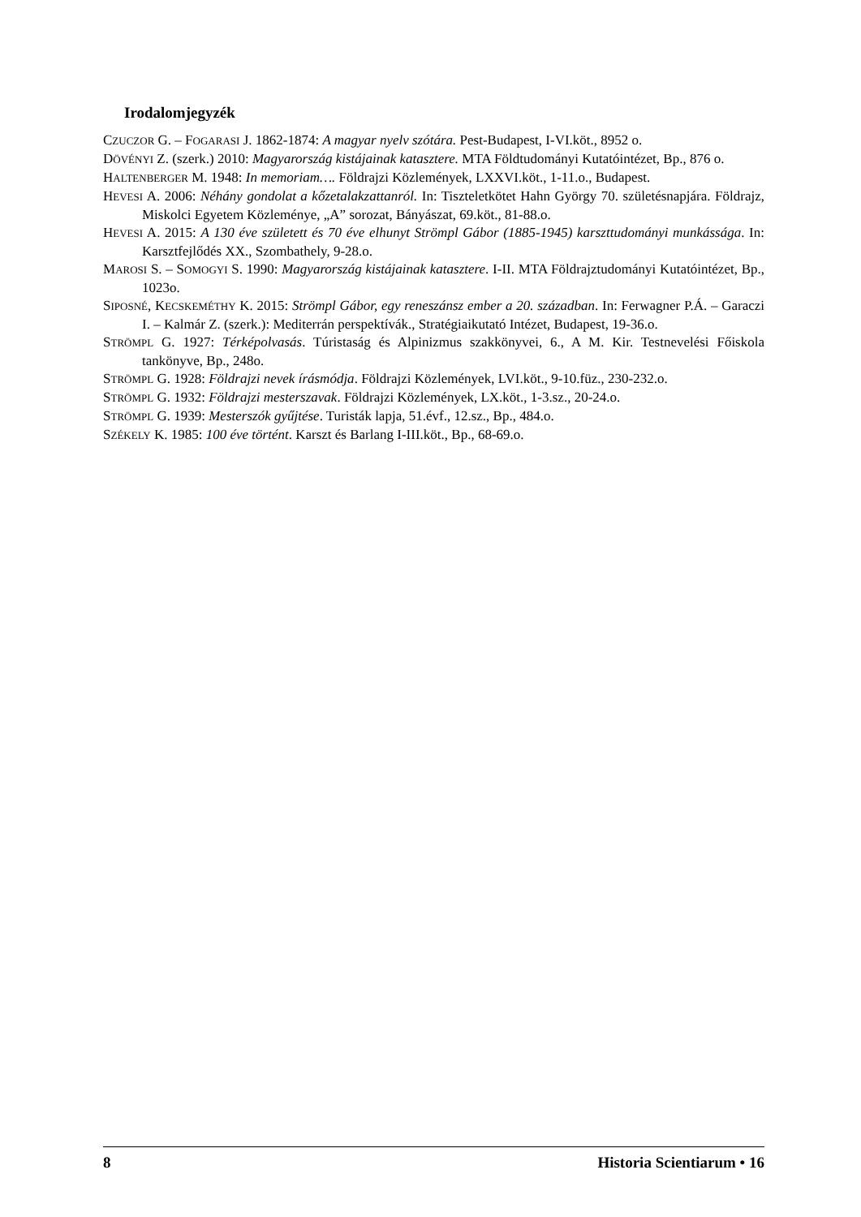Irodalomjegyzék
CZUCZOR G. – FOGARASI J. 1862-1874: A magyar nyelv szótára. Pest-Budapest, I-VI.köt., 8952 o.
DÖVÉNYI Z. (szerk.) 2010: Magyarország kistájainak katasztere. MTA Földtudományi Kutatóintézet, Bp., 876 o.
HALTENBERGER M. 1948: In memoriam…. Földrajzi Közlemények, LXXVI.köt., 1-11.o., Budapest.
HEVESI A. 2006: Néhány gondolat a kőzetalakzattanról. In: Tiszteletkötet Hahn György 70. születés­napjára. Földrajz, Miskolci Egyetem Közleménye, „A” sorozat, Bányászat, 69.köt., 81-88.o.
HEVESI A. 2015: A 130 éve született és 70 éve elhunyt Strömpl Gábor (1885-1945) karszttudományi munkássága. In: Karsztfejlődés XX., Szombathely, 9-28.o.
MAROSI S. – SOMOGYI S. 1990: Magyarország kistájainak katasztere. I-II. MTA Földrajztudományi Kutatóintézet, Bp., 1023o.
SIPOSNÉ, KECSKEMÉTHY K. 2015: Strömpl Gábor, egy reneszánsz ember a 20. században. In: Ferwagner P.Á. – Garaczi I. – Kalmár Z. (szerk.): Mediterrán perspektívák., Stratégiaikutató In­tézet, Budapest, 19-36.o.
STRÖMPL G. 1927: Térképolvasás. Túristaság és Alpinizmus szakkönyvei, 6., A M. Kir. Testnevelési Főiskola tankönyve, Bp., 248o.
STRÖMPL G. 1928: Földrajzi nevek írásmódja. Földrajzi Közlemények, LVI.köt., 9-10.füz., 230-232.o.
STRÖMPL G. 1932: Földrajzi mesterszavak. Földrajzi Közlemények, LX.köt., 1-3.sz., 20-24.o.
STRÖMPL G. 1939: Mesterszók gyűjtése. Turisták lapja, 51.évf., 12.sz., Bp., 484.o.
SZÉKELY K. 1985: 100 éve történt. Karszt és Barlang I-III.köt., Bp., 68-69.o.
8 Historia Scientiarum • 16